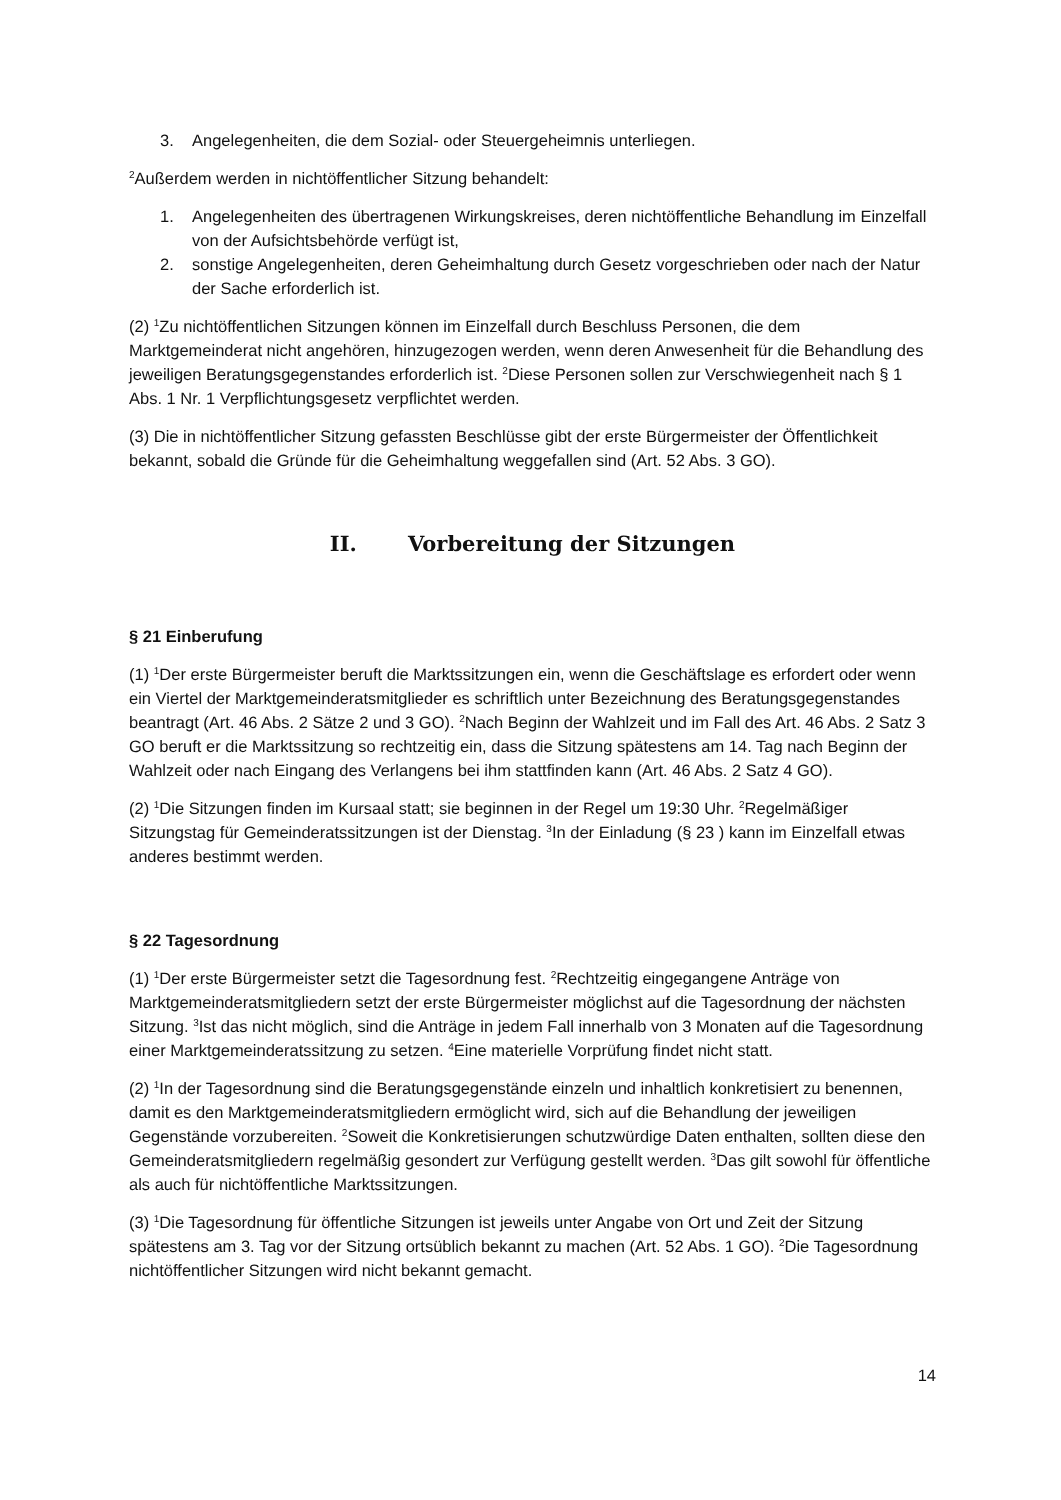3. Angelegenheiten, die dem Sozial- oder Steuergeheimnis unterliegen.
<sup>2</sup> Außerdem werden in nichtöffentlicher Sitzung behandelt:
1. Angelegenheiten des übertragenen Wirkungskreises, deren nichtöffentliche Behandlung im Einzelfall von der Aufsichtsbehörde verfügt ist,
2. sonstige Angelegenheiten, deren Geheimhaltung durch Gesetz vorgeschrieben oder nach der Natur der Sache erforderlich ist.
(2) <sup>1</sup>Zu nichtöffentlichen Sitzungen können im Einzelfall durch Beschluss Personen, die dem Marktgemeinderat nicht angehören, hinzugezogen werden, wenn deren Anwesenheit für die Behandlung des jeweiligen Beratungsgegenstandes erforderlich ist. <sup>2</sup>Diese Personen sollen zur Verschwiegenheit nach § 1 Abs. 1 Nr. 1 Verpflichtungsgesetz verpflichtet werden.
(3) Die in nichtöffentlicher Sitzung gefassten Beschlüsse gibt der erste Bürgermeister der Öffentlichkeit bekannt, sobald die Gründe für die Geheimhaltung weggefallen sind (Art. 52 Abs. 3 GO).
II. Vorbereitung der Sitzungen
§ 21 Einberufung
(1) <sup>1</sup>Der erste Bürgermeister beruft die Marktssitzungen ein, wenn die Geschäftslage es erfordert oder wenn ein Viertel der Marktgemeinderatsmitglieder es schriftlich unter Bezeichnung des Beratungsgegenstandes beantragt (Art. 46 Abs. 2 Sätze 2 und 3 GO). <sup>2</sup>Nach Beginn der Wahlzeit und im Fall des Art. 46 Abs. 2 Satz 3 GO beruft er die Marktssitzung so rechtzeitig ein, dass die Sitzung spätestens am 14. Tag nach Beginn der Wahlzeit oder nach Eingang des Verlangens bei ihm stattfinden kann (Art. 46 Abs. 2 Satz 4 GO).
(2) <sup>1</sup>Die Sitzungen finden im Kursaal statt; sie beginnen in der Regel um 19:30 Uhr. <sup>2</sup>Regelmäßiger Sitzungstag für Gemeinderatssitzungen ist der Dienstag. <sup>3</sup>In der Einladung (§ 23 ) kann im Einzelfall etwas anderes bestimmt werden.
§ 22 Tagesordnung
(1) <sup>1</sup>Der erste Bürgermeister setzt die Tagesordnung fest. <sup>2</sup>Rechtzeitig eingegangene Anträge von Marktgemeinderatsmitgliedern setzt der erste Bürgermeister möglichst auf die Tagesordnung der nächsten Sitzung. <sup>3</sup>Ist das nicht möglich, sind die Anträge in jedem Fall innerhalb von 3 Monaten auf die Tagesordnung einer Marktgemeinderatssitzung zu setzen. <sup>4</sup>Eine materielle Vorprüfung findet nicht statt.
(2) <sup>1</sup>In der Tagesordnung sind die Beratungsgegenstände einzeln und inhaltlich konkretisiert zu benennen, damit es den Marktgemeinderatsmitgliedern ermöglicht wird, sich auf die Behandlung der jeweiligen Gegenstände vorzubereiten. <sup>2</sup>Soweit die Konkretisierungen schutzwürdige Daten enthalten, sollten diese den Gemeinderatsmitgliedern regelmäßig gesondert zur Verfügung gestellt werden. <sup>3</sup>Das gilt sowohl für öffentliche als auch für nichtöffentliche Marktssitzungen.
(3) <sup>1</sup>Die Tagesordnung für öffentliche Sitzungen ist jeweils unter Angabe von Ort und Zeit der Sitzung spätestens am 3. Tag vor der Sitzung ortsüblich bekannt zu machen (Art. 52 Abs. 1 GO). <sup>2</sup>Die Tagesordnung nichtöffentlicher Sitzungen wird nicht bekannt gemacht.
14